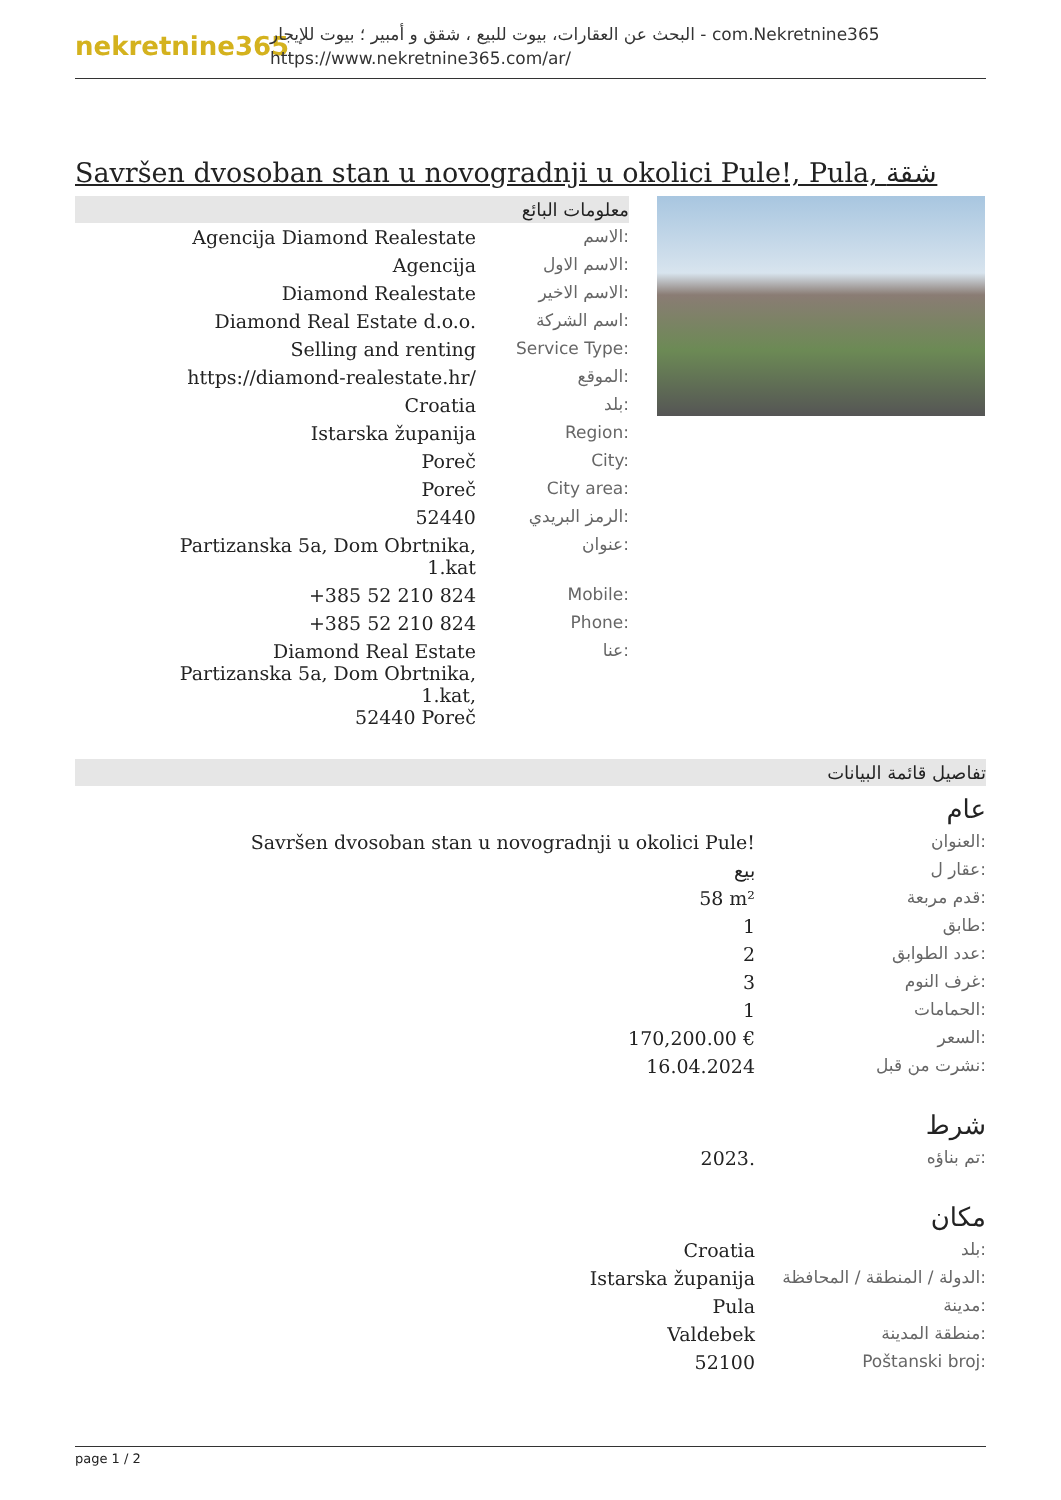nekretnine365
البحث عن العقارات، بيوت للبيع ، شقق و أمبير ؛ بيوت للإيجار - com.Nekretnine365
https://www.nekretnine365.com/ar/
Savršen dvosoban stan u novogradnji u okolici Pule!, Pula, شقة
معلومات البائع
| Agencija Diamond Realestate | الاسم: |
| Agencija | الاسم الاول: |
| Diamond Realestate | الاسم الاخير: |
| Diamond Real Estate d.o.o. | اسم الشركة: |
| Selling and renting | Service Type: |
| https://diamond-realestate.hr/ | الموقع: |
| Croatia | بلد: |
| Istarska županija | Region: |
| Poreč | City: |
| Poreč | City area: |
| 52440 | الرمز البريدي: |
| Partizanska 5a, Dom Obrtnika, 1.kat | عنوان: |
| +385 52 210 824 | Mobile: |
| +385 52 210 824 | Phone: |
| Diamond Real Estate Partizanska 5a, Dom Obrtnika, 1.kat, 52440 Poreč | عنا: |
تفاصيل قائمة البيانات
عام
| Savršen dvosoban stan u novogradnji u okolici Pule! | العنوان: |
| بيع | عقار ل: |
| 58 m² | قدم مربعة: |
| 1 | طابق: |
| 2 | عدد الطوابق: |
| 3 | غرف النوم: |
| 1 | الحمامات: |
| 170,200.00 € | السعر: |
| 16.04.2024 | نشرت من قبل: |
شرط
| 2023. | تم بناؤه: |
مكان
| Croatia | بلد: |
| Istarska županija | الدولة / المنطقة / المحافظة: |
| Pula | مدينة: |
| Valdebek | منطقة المدينة: |
| 52100 | Poštanski broj: |
page 1 / 2